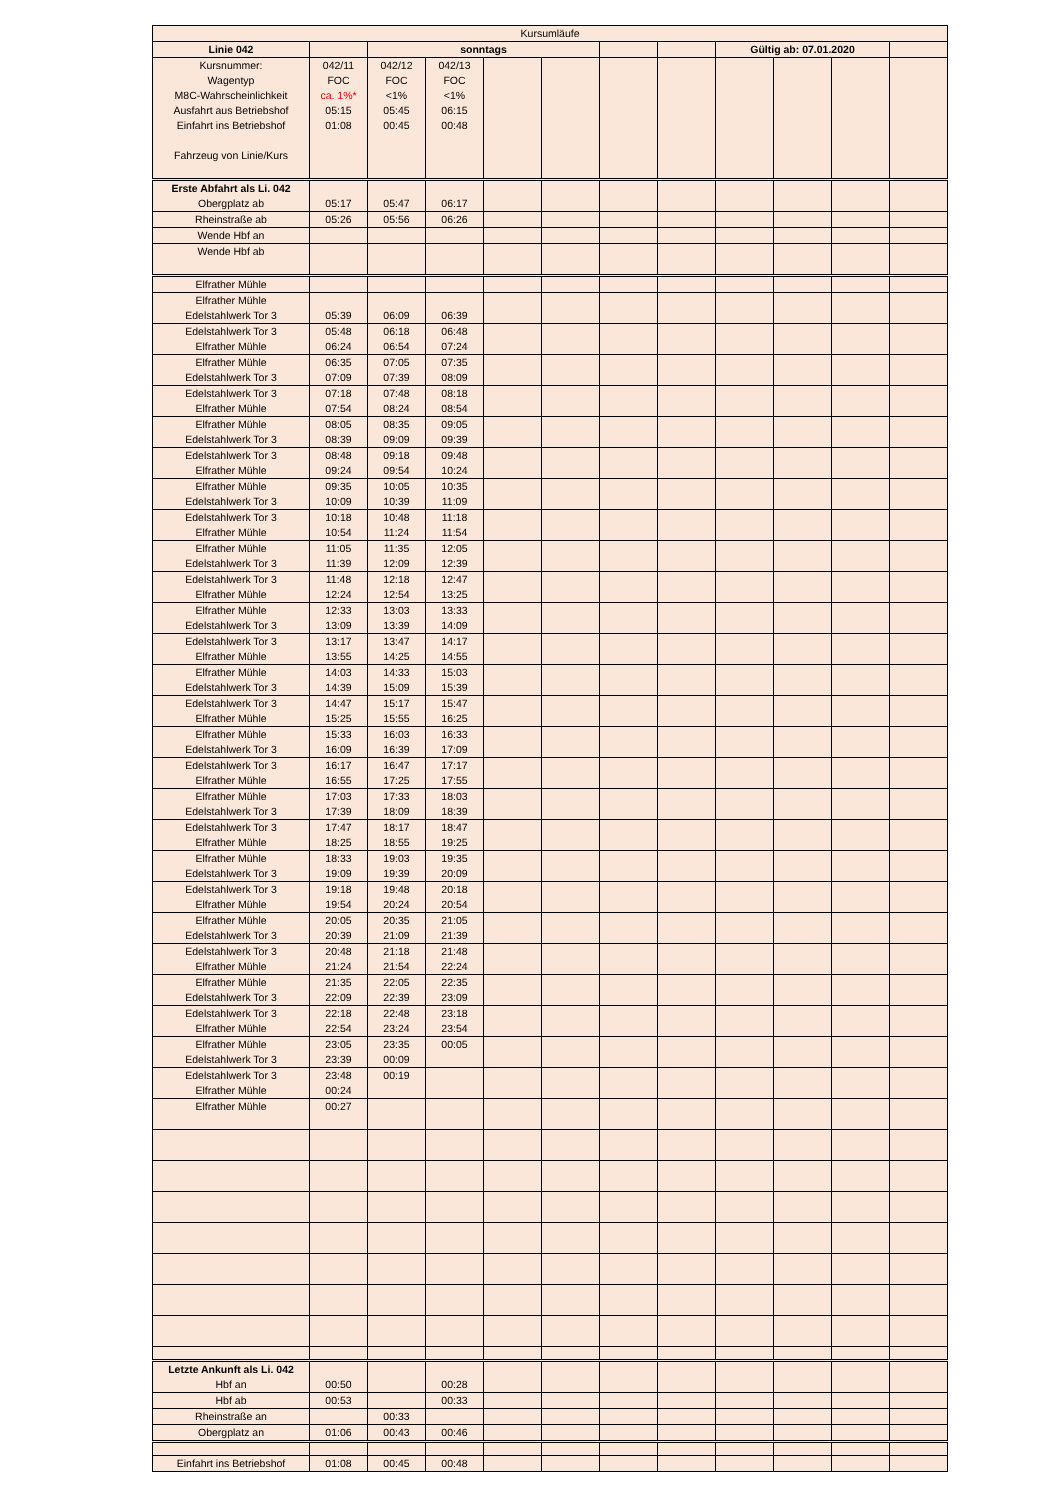| Kursumläufe | | | | | | | | | | | |
| Linie 042 | | sonntags | | | | | | Gültig ab: 07.01.2020 | | | |
| Kursnummer: Wagentyp M8C-Wahrscheinlichkeit Ausfahrt aus Betriebshof Einfahrt ins Betriebshof Fahrzeug von Linie/Kurs | 042/11 FOC ca. 1%* 05:15 01:08 | 042/12 FOC <1% 05:45 00:45 | 042/13 FOC <1% 06:15 00:48 | | | | | | | | |
| Erste Abfahrt als Li. 042 Obergplatz ab | 05:17 | 05:47 | 06:17 | | | | | | | | |
| Rheinstraße ab | 05:26 | 05:56 | 06:26 | | | | | | | | |
| Wende Hbf an | | | | | | | | | | | |
| Wende Hbf ab | | | | | | | | | | | |
| Elfrather Mühle | | | | | | | | | | | |
| Elfrather Mühle Edelstahlwerk Tor 3 | 05:39 | 06:09 | 06:39 | | | | | | | | |
| Edelstahlwerk Tor 3 Elfrather Mühle | 05:48 06:24 | 06:18 06:54 | 06:48 07:24 | | | | | | | | |
| Elfrather Mühle Edelstahlwerk Tor 3 | 06:35 07:09 | 07:05 07:39 | 07:35 08:09 | | | | | | | | |
| Edelstahlwerk Tor 3 Elfrather Mühle | 07:18 07:54 | 07:48 08:24 | 08:18 08:54 | | | | | | | | |
| Elfrather Mühle Edelstahlwerk Tor 3 | 08:05 08:39 | 08:35 09:09 | 09:05 09:39 | | | | | | | | |
| Edelstahlwerk Tor 3 Elfrather Mühle | 08:48 09:24 | 09:18 09:54 | 09:48 10:24 | | | | | | | | |
| Elfrather Mühle Edelstahlwerk Tor 3 | 09:35 10:09 | 10:05 10:39 | 10:35 11:09 | | | | | | | | |
| Edelstahlwerk Tor 3 Elfrather Mühle | 10:18 10:54 | 10:48 11:24 | 11:18 11:54 | | | | | | | | |
| Elfrather Mühle Edelstahlwerk Tor 3 | 11:05 11:39 | 11:35 12:09 | 12:05 12:39 | | | | | | | | |
| Edelstahlwerk Tor 3 Elfrather Mühle | 11:48 12:24 | 12:18 12:54 | 12:47 13:25 | | | | | | | | |
| Elfrather Mühle Edelstahlwerk Tor 3 | 12:33 13:09 | 13:03 13:39 | 13:33 14:09 | | | | | | | | |
| Edelstahlwerk Tor 3 Elfrather Mühle | 13:17 13:55 | 13:47 14:25 | 14:17 14:55 | | | | | | | | |
| Elfrather Mühle Edelstahlwerk Tor 3 | 14:03 14:39 | 14:33 15:09 | 15:03 15:39 | | | | | | | | |
| Edelstahlwerk Tor 3 Elfrather Mühle | 14:47 15:25 | 15:17 15:55 | 15:47 16:25 | | | | | | | | |
| Elfrather Mühle Edelstahlwerk Tor 3 | 15:33 16:09 | 16:03 16:39 | 16:33 17:09 | | | | | | | | |
| Edelstahlwerk Tor 3 Elfrather Mühle | 16:17 16:55 | 16:47 17:25 | 17:17 17:55 | | | | | | | | |
| Elfrather Mühle Edelstahlwerk Tor 3 | 17:03 17:39 | 17:33 18:09 | 18:03 18:39 | | | | | | | | |
| Edelstahlwerk Tor 3 Elfrather Mühle | 17:47 18:25 | 18:17 18:55 | 18:47 19:25 | | | | | | | | |
| Elfrather Mühle Edelstahlwerk Tor 3 | 18:33 19:09 | 19:03 19:39 | 19:35 20:09 | | | | | | | | |
| Edelstahlwerk Tor 3 Elfrather Mühle | 19:18 19:54 | 19:48 20:24 | 20:18 20:54 | | | | | | | | |
| Elfrather Mühle Edelstahlwerk Tor 3 | 20:05 20:39 | 20:35 21:09 | 21:05 21:39 | | | | | | | | |
| Edelstahlwerk Tor 3 Elfrather Mühle | 20:48 21:24 | 21:18 21:54 | 21:48 22:24 | | | | | | | | |
| Elfrather Mühle Edelstahlwerk Tor 3 | 21:35 22:09 | 22:05 22:39 | 22:35 23:09 | | | | | | | | |
| Edelstahlwerk Tor 3 Elfrather Mühle | 22:18 22:54 | 22:48 23:24 | 23:18 23:54 | | | | | | | | |
| Elfrather Mühle Edelstahlwerk Tor 3 | 23:05 23:39 | 23:35 00:09 | 00:05 | | | | | | | | |
| Edelstahlwerk Tor 3 Elfrather Mühle | 23:48 00:24 | 00:19 | | | | | | | | | |
| Elfrather Mühle | 00:27 | | | | | | | | | | |
| Letzte Ankunft als Li. 042 Hbf an | 00:50 | | 00:28 | | | | | | | | |
| Hbf ab | 00:53 | | 00:33 | | | | | | | | |
| Rheinstraße an | | 00:33 | | | | | | | | | |
| Obergplatz an | 01:06 | 00:43 | 00:46 | | | | | | | | |
| Einfahrt ins Betriebshof | 01:08 | 00:45 | 00:48 | | | | | | | | |